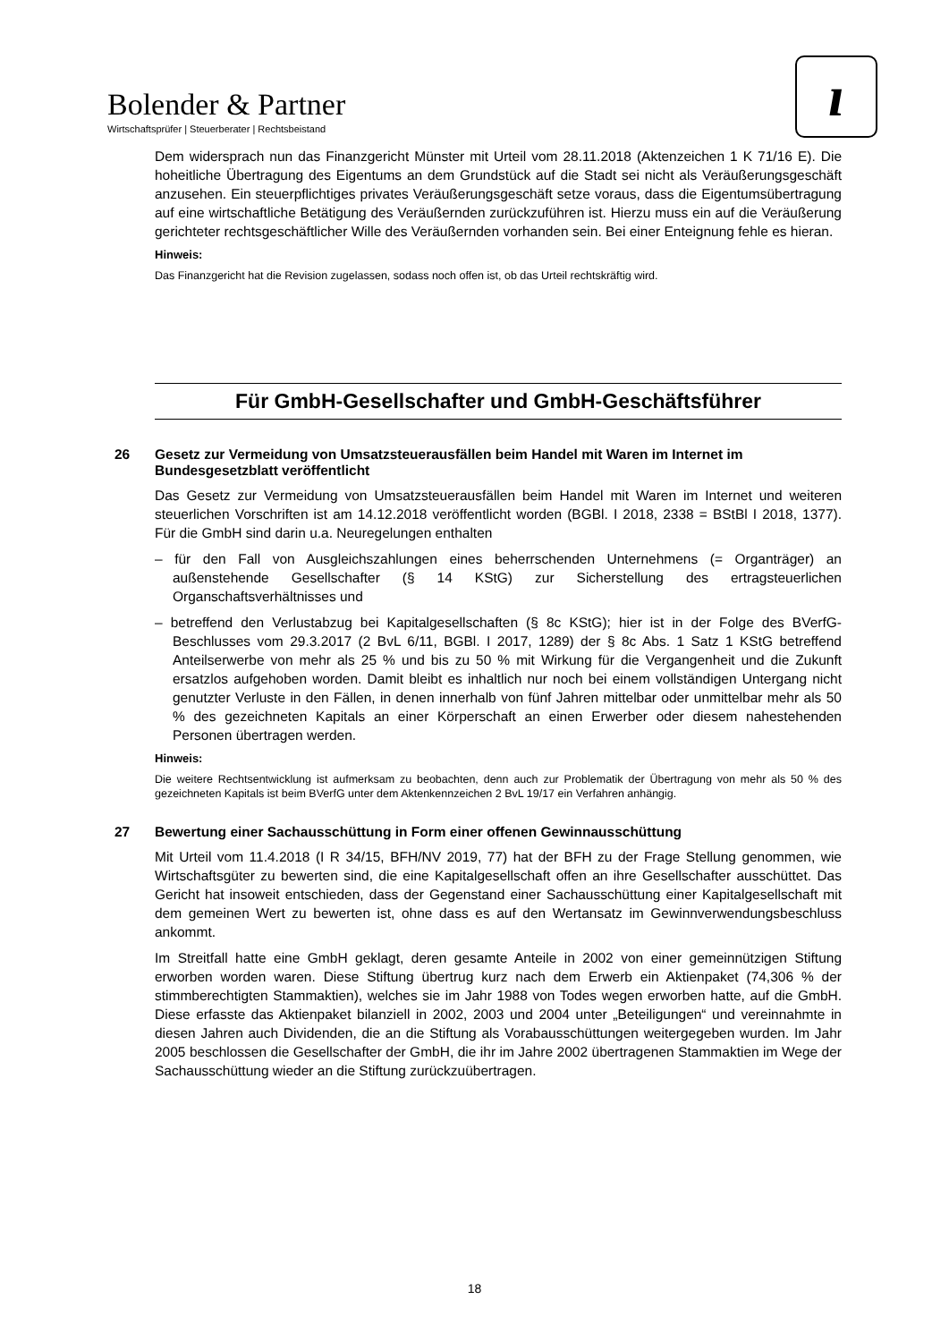Bolender & Partner
Wirtschaftsprüfer | Steuerberater | Rechtsbeistand
ı
Dem widersprach nun das Finanzgericht Münster mit Urteil vom 28.11.2018 (Aktenzeichen 1 K 71/16 E). Die hoheitliche Übertragung des Eigentums an dem Grundstück auf die Stadt sei nicht als Veräußerungsgeschäft anzusehen. Ein steuerpflichtiges privates Veräußerungsgeschäft setze voraus, dass die Eigentumsübertragung auf eine wirtschaftliche Betätigung des Veräußernden zurückzuführen ist. Hierzu muss ein auf die Veräußerung gerichteter rechtsgeschäftlicher Wille des Veräußernden vorhanden sein. Bei einer Enteignung fehle es hieran.
Hinweis:
Das Finanzgericht hat die Revision zugelassen, sodass noch offen ist, ob das Urteil rechtskräftig wird.
Für GmbH-Gesellschafter und GmbH-Geschäftsführer
26 Gesetz zur Vermeidung von Umsatzsteuerausfällen beim Handel mit Waren im Internet im Bundesgesetzblatt veröffentlicht
Das Gesetz zur Vermeidung von Umsatzsteuerausfällen beim Handel mit Waren im Internet und weiteren steuerlichen Vorschriften ist am 14.12.2018 veröffentlicht worden (BGBl. I 2018, 2338 = BStBl I 2018, 1377). Für die GmbH sind darin u.a. Neuregelungen enthalten
– für den Fall von Ausgleichszahlungen eines beherrschenden Unternehmens (= Organträger) an außenstehende Gesellschafter (§ 14 KStG) zur Sicherstellung des ertragsteuerlichen Organschaftsverhältnisses und
– betreffend den Verlustabzug bei Kapitalgesellschaften (§ 8c KStG); hier ist in der Folge des BVerfG-Beschlusses vom 29.3.2017 (2 BvL 6/11, BGBl. I 2017, 1289) der § 8c Abs. 1 Satz 1 KStG betreffend Anteilserwerbe von mehr als 25 % und bis zu 50 % mit Wirkung für die Vergangenheit und die Zukunft ersatzlos aufgehoben worden. Damit bleibt es inhaltlich nur noch bei einem vollständigen Untergang nicht genutzter Verluste in den Fällen, in denen innerhalb von fünf Jahren mittelbar oder unmittelbar mehr als 50 % des gezeichneten Kapitals an einer Körperschaft an einen Erwerber oder diesem nahestehenden Personen übertragen werden.
Hinweis:
Die weitere Rechtsentwicklung ist aufmerksam zu beobachten, denn auch zur Problematik der Übertragung von mehr als 50 % des gezeichneten Kapitals ist beim BVerfG unter dem Aktenkennzeichen 2 BvL 19/17 ein Verfahren anhängig.
27 Bewertung einer Sachausschüttung in Form einer offenen Gewinnausschüttung
Mit Urteil vom 11.4.2018 (I R 34/15, BFH/NV 2019, 77) hat der BFH zu der Frage Stellung genommen, wie Wirtschaftsgüter zu bewerten sind, die eine Kapitalgesellschaft offen an ihre Gesellschafter ausschüttet. Das Gericht hat insoweit entschieden, dass der Gegenstand einer Sachausschüttung einer Kapitalgesellschaft mit dem gemeinen Wert zu bewerten ist, ohne dass es auf den Wertansatz im Gewinnverwendungsbeschluss ankommt.
Im Streitfall hatte eine GmbH geklagt, deren gesamte Anteile in 2002 von einer gemeinnützigen Stiftung erworben worden waren. Diese Stiftung übertrug kurz nach dem Erwerb ein Aktienpaket (74,306 % der stimmberechtigten Stammaktien), welches sie im Jahr 1988 von Todes wegen erworben hatte, auf die GmbH. Diese erfasste das Aktienpaket bilanziell in 2002, 2003 und 2004 unter „Beteiligungen“ und vereinnahmte in diesen Jahren auch Dividenden, die an die Stiftung als Vorabausschüttungen weitergegeben wurden. Im Jahr 2005 beschlossen die Gesellschafter der GmbH, die ihr im Jahre 2002 übertragenen Stammaktien im Wege der Sachausschüttung wieder an die Stiftung zurückzuübertragen.
18